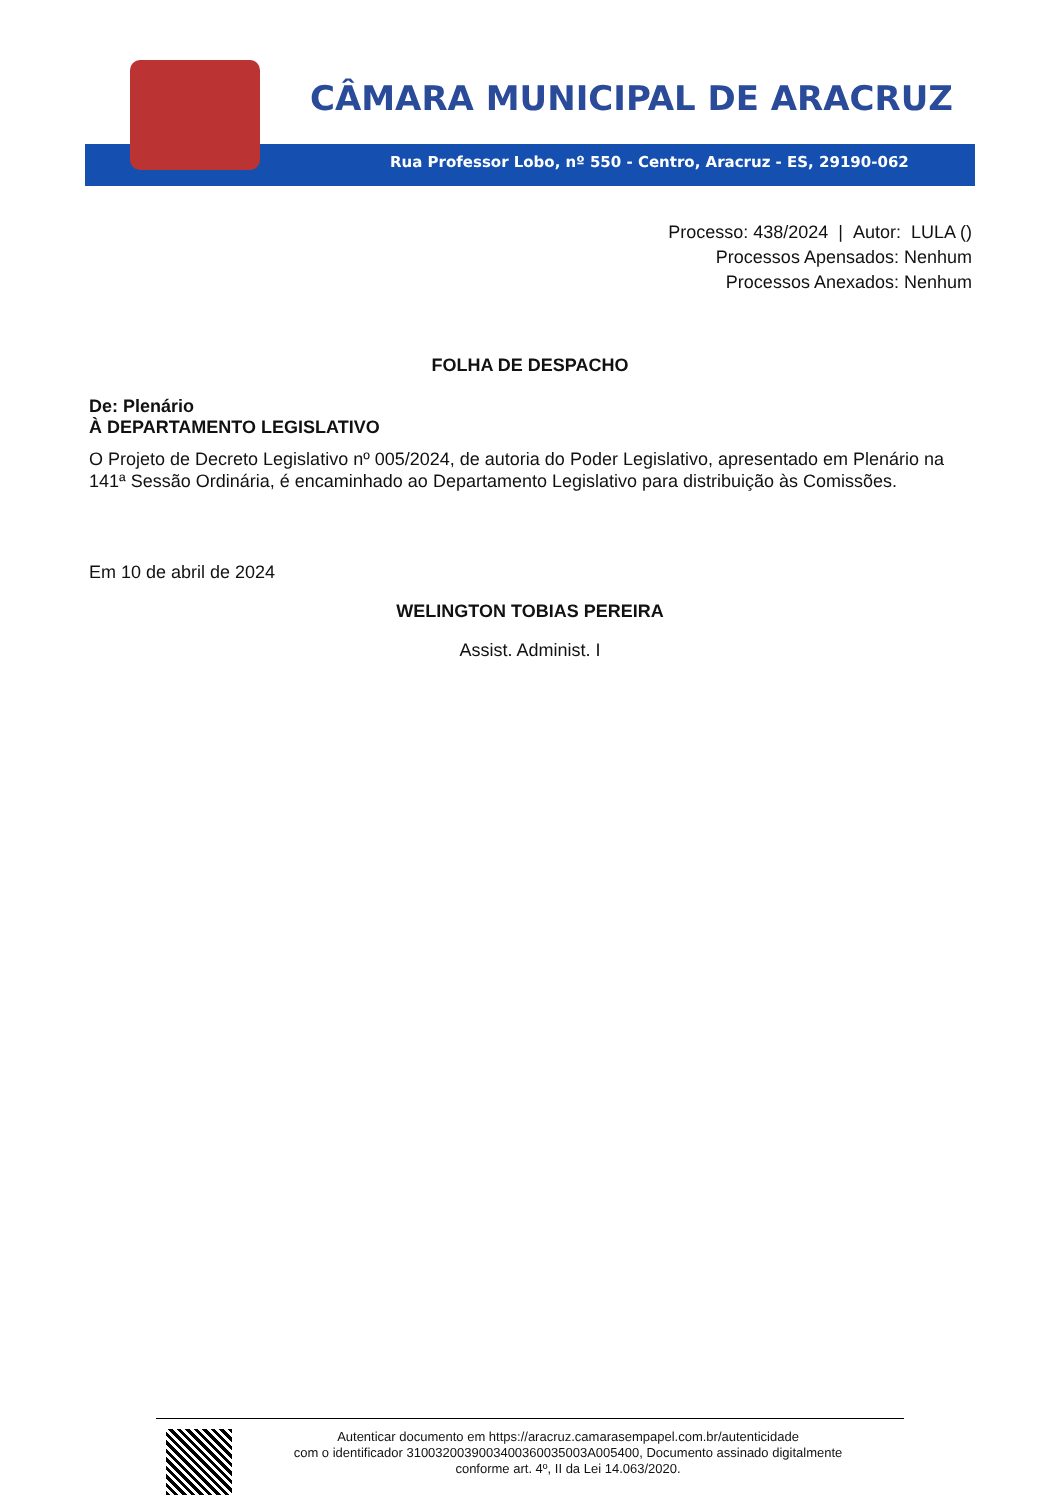CÂMARA MUNICIPAL DE ARACRUZ
Rua Professor Lobo, nº 550 - Centro, Aracruz - ES, 29190-062
Processo: 438/2024 | Autor: LULA ()
Processos Apensados: Nenhum
Processos Anexados: Nenhum
FOLHA DE DESPACHO
De: Plenário
À DEPARTAMENTO LEGISLATIVO
O Projeto de Decreto Legislativo nº 005/2024, de autoria do Poder Legislativo, apresentado em Plenário na 141ª Sessão Ordinária, é encaminhado ao Departamento Legislativo para distribuição às Comissões.
Em 10 de abril de 2024
WELINGTON TOBIAS PEREIRA
Assist. Administ. I
Autenticar documento em https://aracruz.camarasempapel.com.br/autenticidade
com o identificador 3100320039003400360035003A005400, Documento assinado digitalmente
conforme art. 4º, II da Lei 14.063/2020.